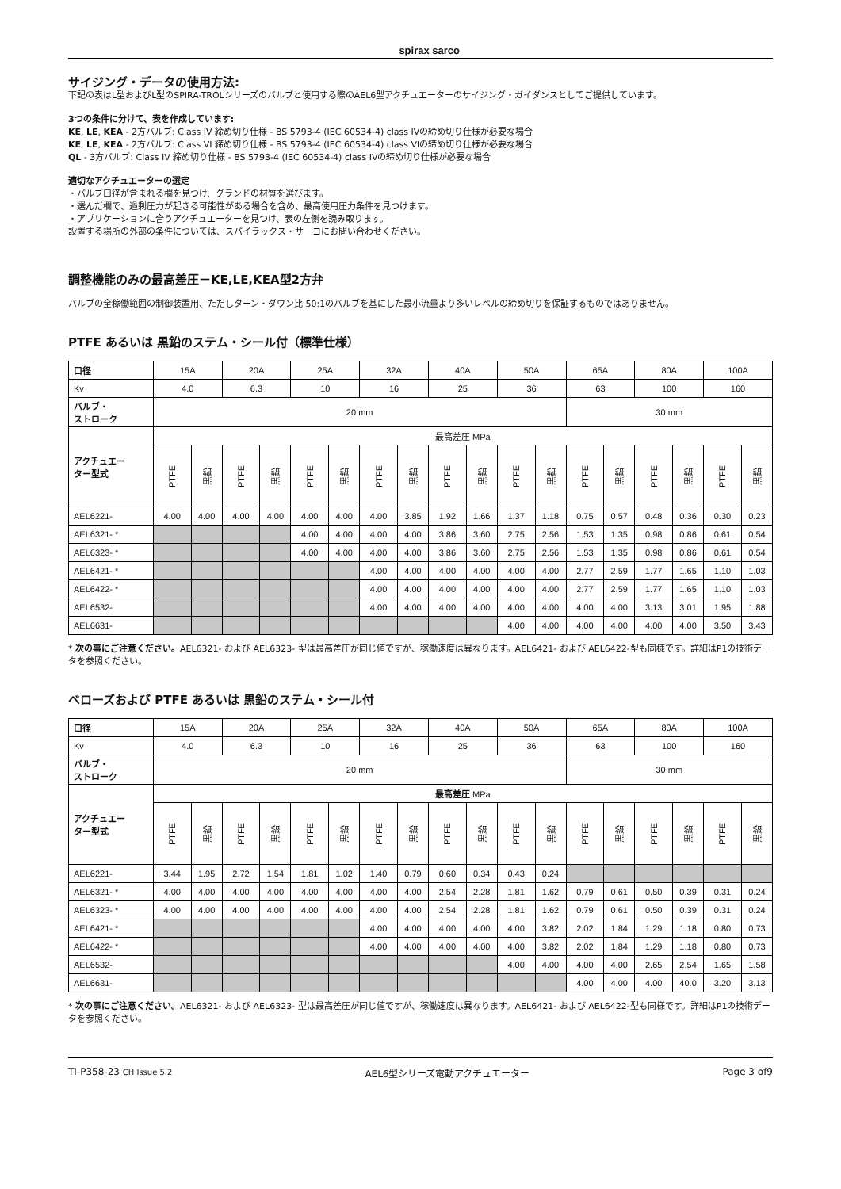spirax sarco
サイジング・データの使用方法:
下記の表はL型およびL型のSPIRA-TROLシリーズのバルブと使用する際のAEL6型アクチュエーターのサイジング・ガイダンスとしてご提供しています。
3つの条件に分けて、表を作成しています:
KE, LE, KEA - 2方バルブ: Class IV 締め切り仕様 - BS 5793-4 (IEC 60534-4) class IVの締め切り仕様が必要な場合
KE, LE, KEA - 2方バルブ: Class VI 締め切り仕様 - BS 5793-4 (IEC 60534-4) class VIの締め切り仕様が必要な場合
QL - 3方バルブ: Class IV 締め切り仕様 - BS 5793-4 (IEC 60534-4) class IVの締め切り仕様が必要な場合
適切なアクチュエーターの選定
・バルブ口径が含まれる欄を見つけ、グランドの材質を選びます。
・選んだ欄で、過剰圧力が起きる可能性がある場合を含め、最高使用圧力条件を見つけます。
・アプリケーションに合うアクチュエーターを見つけ、表の左側を読み取ります。
設置する場所の外部の条件については、スパイラックス・サーコにお問い合わせください。
調整機能のみの最高差圧－KE,LE,KEA型2方弁
バルブの全稼働範囲の制御装置用、ただしターン・ダウン比 50:1のバルブを基にした最小流量より多いレベルの締め切りを保証するものではありません。
PTFE あるいは 黒鉛のステム・シール付（標準仕様）
| 口径 | 15A | | 20A | | 25A | | 32A | | 40A | | 50A | | 65A | | 80A | | 100A | |
| Kv | 4.0 | | 6.3 | | 10 | | 16 | | 25 | | 36 | | 63 | | 100 | | 160 | |
| バルブ・ ストローク | 20 mm | | | | | | | | | | | | 30 mm | | | | | |
| アクチュエー ター型式 | 最高差圧 MPa | | | | | | | | | | | | | | | | | |
| | PTFE | 黒鉛 | PTFE | 黒鉛 | PTFE | 黒鉛 | PTFE | 黒鉛 | PTFE | 黒鉛 | PTFE | 黒鉛 | PTFE | 黒鉛 | PTFE | 黒鉛 | PTFE | 黒鉛 |
| AEL6221- | 4.00 | 4.00 | 4.00 | 4.00 | 4.00 | 4.00 | 4.00 | 3.85 | 1.92 | 1.66 | 1.37 | 1.18 | 0.75 | 0.57 | 0.48 | 0.36 | 0.30 | 0.23 |
| AEL6321- * | | | | | 4.00 | 4.00 | 4.00 | 4.00 | 3.86 | 3.60 | 2.75 | 2.56 | 1.53 | 1.35 | 0.98 | 0.86 | 0.61 | 0.54 |
| AEL6323- * | | | | | 4.00 | 4.00 | 4.00 | 4.00 | 3.86 | 3.60 | 2.75 | 2.56 | 1.53 | 1.35 | 0.98 | 0.86 | 0.61 | 0.54 |
| AEL6421- * | | | | | | | 4.00 | 4.00 | 4.00 | 4.00 | 4.00 | 4.00 | 2.77 | 2.59 | 1.77 | 1.65 | 1.10 | 1.03 |
| AEL6422- * | | | | | | | 4.00 | 4.00 | 4.00 | 4.00 | 4.00 | 4.00 | 2.77 | 2.59 | 1.77 | 1.65 | 1.10 | 1.03 |
| AEL6532- | | | | | | | 4.00 | 4.00 | 4.00 | 4.00 | 4.00 | 4.00 | 4.00 | 4.00 | 3.13 | 3.01 | 1.95 | 1.88 |
| AEL6631- | | | | | | | | | | | 4.00 | 4.00 | 4.00 | 4.00 | 4.00 | 4.00 | 3.50 | 3.43 |
* 次の事にご注意ください。AEL6321- および AEL6323- 型は最高差圧が同じ値ですが、稼働速度は異なります。AEL6421- および AEL6422-型も同様です。詳細はP1の技術データを参照ください。
ベローズおよび PTFE あるいは 黒鉛のステム・シール付
| 口径 | 15A | | 20A | | 25A | | 32A | | 40A | | 50A | | 65A | | 80A | | 100A | |
| Kv | 4.0 | | 6.3 | | 10 | | 16 | | 25 | | 36 | | 63 | | 100 | | 160 | |
| バルブ・ ストローク | 20 mm | | | | | | | | | | | | 30 mm | | | | | |
| アクチュエー ター型式 | 最高差圧 MPa | | | | | | | | | | | | | | | | | |
| | PTFE | 黒鉛 | PTFE | 黒鉛 | PTFE | 黒鉛 | PTFE | 黒鉛 | PTFE | 黒鉛 | PTFE | 黒鉛 | PTFE | 黒鉛 | PTFE | 黒鉛 | PTFE | 黒鉛 |
| AEL6221- | 3.44 | 1.95 | 2.72 | 1.54 | 1.81 | 1.02 | 1.40 | 0.79 | 0.60 | 0.34 | 0.43 | 0.24 | | | | | | |
| AEL6321- * | 4.00 | 4.00 | 4.00 | 4.00 | 4.00 | 4.00 | 4.00 | 4.00 | 2.54 | 2.28 | 1.81 | 1.62 | 0.79 | 0.61 | 0.50 | 0.39 | 0.31 | 0.24 |
| AEL6323- * | 4.00 | 4.00 | 4.00 | 4.00 | 4.00 | 4.00 | 4.00 | 4.00 | 2.54 | 2.28 | 1.81 | 1.62 | 0.79 | 0.61 | 0.50 | 0.39 | 0.31 | 0.24 |
| AEL6421- * | | | | | | | 4.00 | 4.00 | 4.00 | 4.00 | 4.00 | 3.82 | 2.02 | 1.84 | 1.29 | 1.18 | 0.80 | 0.73 |
| AEL6422- * | | | | | | | 4.00 | 4.00 | 4.00 | 4.00 | 4.00 | 3.82 | 2.02 | 1.84 | 1.29 | 1.18 | 0.80 | 0.73 |
| AEL6532- | | | | | | | | | | | 4.00 | 4.00 | 4.00 | 4.00 | 2.65 | 2.54 | 1.65 | 1.58 |
| AEL6631- | | | | | | | | | | | | | 4.00 | 4.00 | 4.00 | 40.0 | 3.20 | 3.13 |
* 次の事にご注意ください。AEL6321- および AEL6323- 型は最高差圧が同じ値ですが、稼働速度は異なります。AEL6421- および AEL6422-型も同様です。詳細はP1の技術データを参照ください。
TI-P358-23 CH Issue 5.2 AEL6型シリーズ電動アクチュエーター Page 3 of9